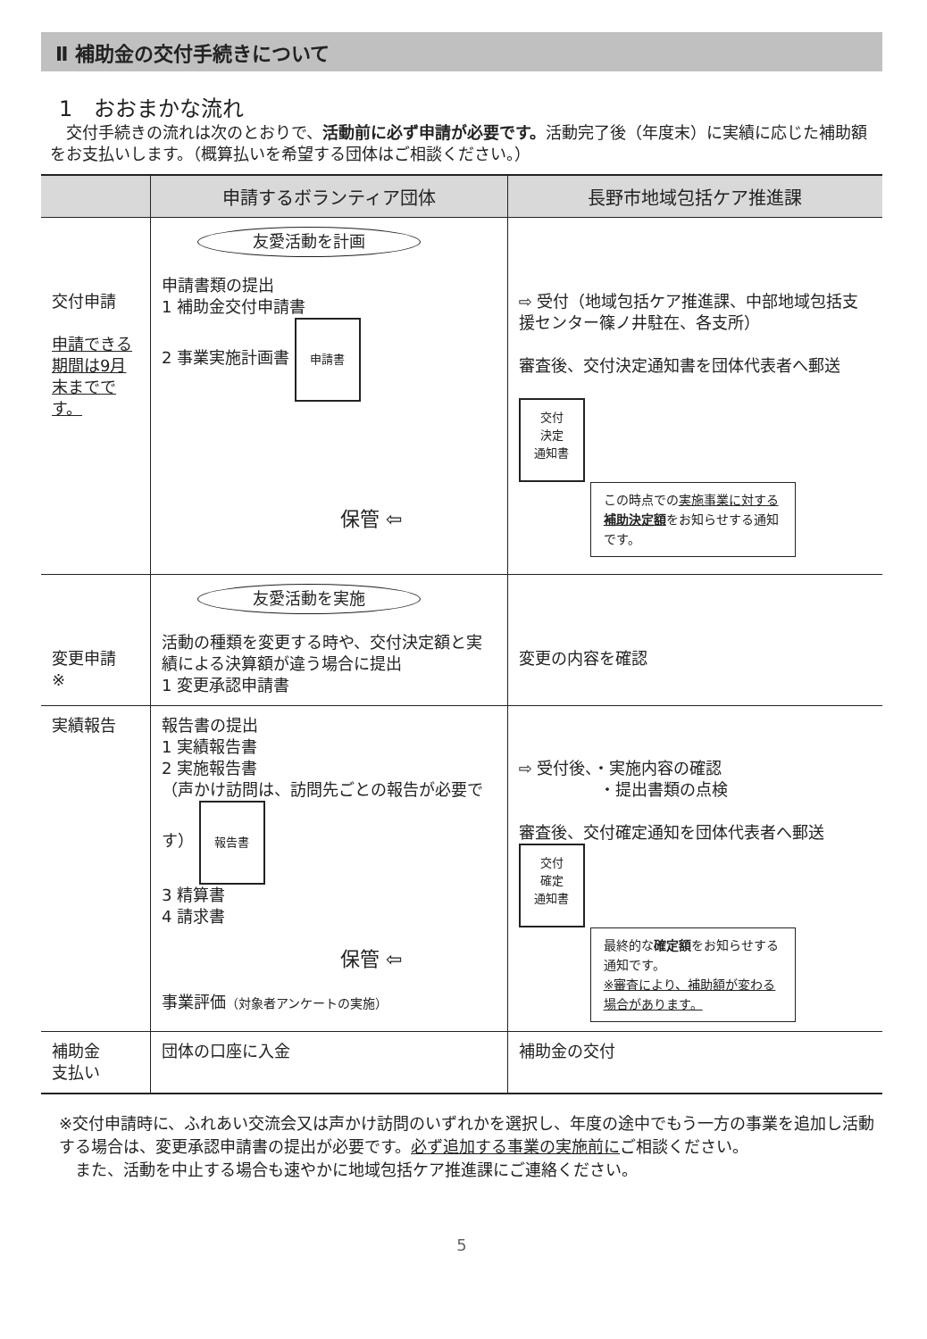Ⅱ 補助金の交付手続きについて
1　おおまかな流れ
　交付手続きの流れは次のとおりで、活動前に必ず申請が必要です。活動完了後（年度末）に実績に応じた補助額をお支払いします。（概算払いを希望する団体はご相談ください。）
| | 申請するボランティア団体 | 長野市地域包括ケア推進課 |
| --- | --- | --- |
| 交付申請 申請できる期間は9月末までです。 | 友愛活動を計画 申請書類の提出 1 補助金交付申請書 2 事業実施計画書 申請書 保管 ⇦ | ⇨ 受付（地域包括ケア推進課、中部地域包括支援センター篠ノ井駐在、各支所） 審査後、交付決定通知書を団体代表者へ郵送 交付 決定 通知書 この時点での 実施事業に対する 補助決定額 をお知らせする通知です。 |
| 変更申請 ※ | 友愛活動を実施 活動の種類を変更する時や、交付決定額と実績による決算額が違う場合に提出 1 変更承認申請書 | 変更の内容を確認 |
| 実績報告 | 報告書の提出 1 実績報告書 2 実施報告書 （声かけ訪問は、訪問先ごとの報告が必要です） 報告書 3 精算書 4 請求書 保管 ⇦ 事業評価 （対象者アンケートの実施） | ⇨ 受付後、・実施内容の確認 ・提出書類の点検 審査後、交付確定通知を団体代表者へ郵送 交付 確定 通知書 最終的な 確定額 をお知らせする通知です。 ※審査により、補助額が変わる場合があります。 |
| 補助金 支払い | 団体の口座に入金 | 補助金の交付 |
※交付申請時に、ふれあい交流会又は声かけ訪問のいずれかを選択し、年度の途中でもう一方の事業を追加し活動する場合は、変更承認申請書の提出が必要です。必ず追加する事業の実施前にご相談ください。
　また、活動を中止する場合も速やかに地域包括ケア推進課にご連絡ください。
5